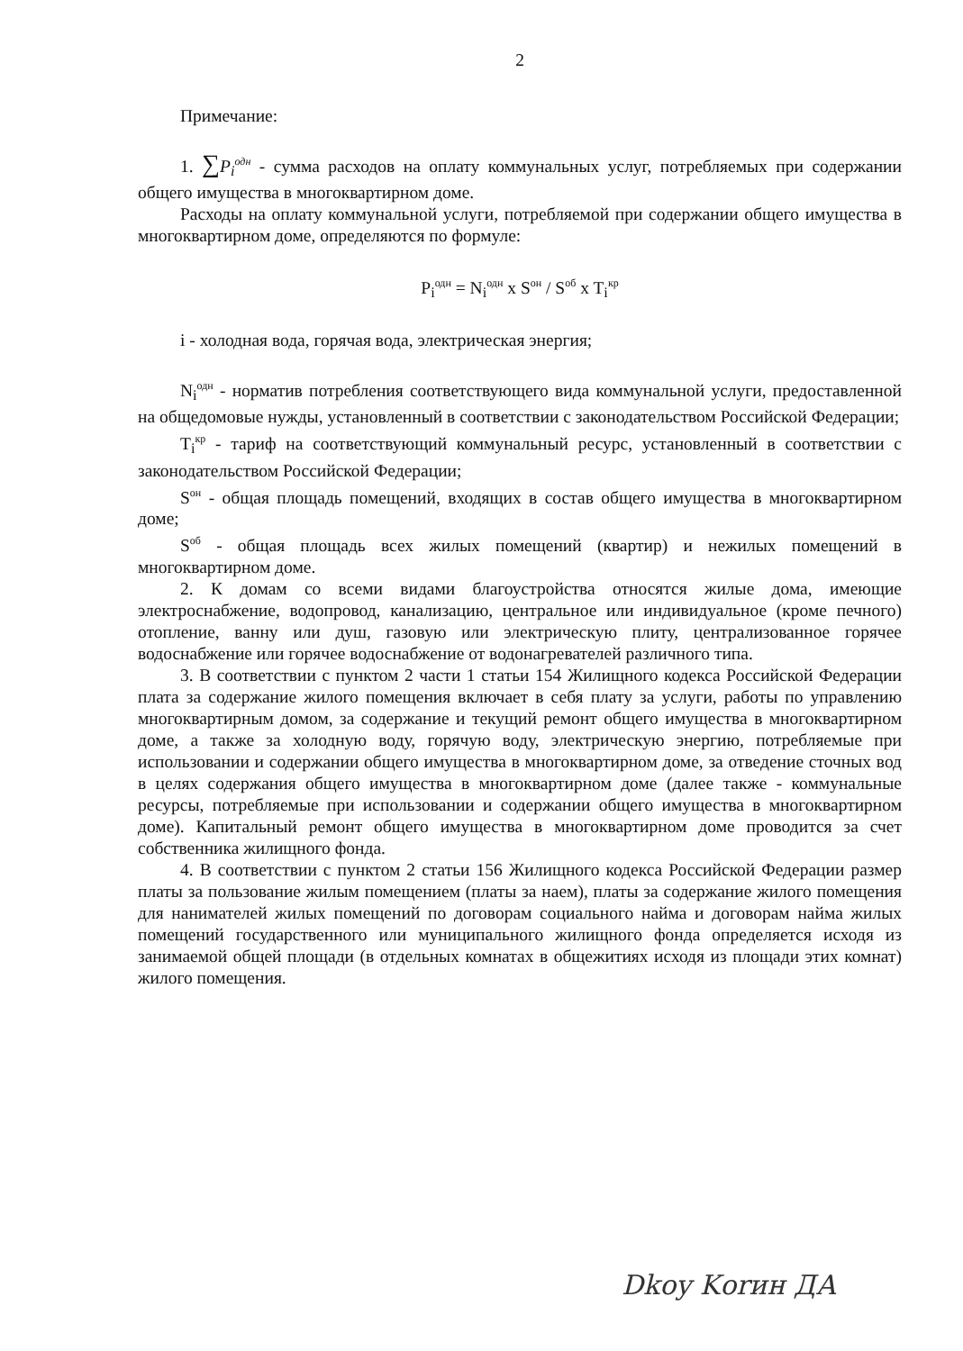2
Примечание:
1. ∑P<sub>i</sub><sup>одн</sup> - сумма расходов на оплату коммунальных услуг, потребляемых при содержании общего имущества в многоквартирном доме.
Расходы на оплату коммунальной услуги, потребляемой при содержании общего имущества в многоквартирном доме, определяются по формуле:
P<sub>i</sub><sup>одн</sup> = N<sub>i</sub><sup>одн</sup> x S<sup>он</sup> / S<sup>об</sup> x T<sub>i</sub><sup>кр</sup>
i - холодная вода, горячая вода, электрическая энергия;
N<sub>i</sub><sup>одн</sup> - норматив потребления соответствующего вида коммунальной услуги, предоставленной на общедомовые нужды, установленный в соответствии с законодательством Российской Федерации;
T<sub>i</sub><sup>кр</sup> - тариф на соответствующий коммунальный ресурс, установленный в соответствии с законодательством Российской Федерации;
S<sup>он</sup> - общая площадь помещений, входящих в состав общего имущества в многоквартирном доме;
S<sup>об</sup> - общая площадь всех жилых помещений (квартир) и нежилых помещений в многоквартирном доме.
2. К домам со всеми видами благоустройства относятся жилые дома, имеющие электроснабжение, водопровод, канализацию, центральное или индивидуальное (кроме печного) отопление, ванну или душ, газовую или электрическую плиту, централизованное горячее водоснабжение или горячее водоснабжение от водонагревателей различного типа.
3. В соответствии с пунктом 2 части 1 статьи 154 Жилищного кодекса Российской Федерации плата за содержание жилого помещения включает в себя плату за услуги, работы по управлению многоквартирным домом, за содержание и текущий ремонт общего имущества в многоквартирном доме, а также за холодную воду, горячую воду, электрическую энергию, потребляемые при использовании и содержании общего имущества в многоквартирном доме, за отведение сточных вод в целях содержания общего имущества в многоквартирном доме (далее также - коммунальные ресурсы, потребляемые при использовании и содержании общего имущества в многоквартирном доме). Капитальный ремонт общего имущества в многоквартирном доме проводится за счет собственника жилищного фонда.
4. В соответствии с пунктом 2 статьи 156 Жилищного кодекса Российской Федерации размер платы за пользование жилым помещением (платы за наем), платы за содержание жилого помещения для нанимателей жилых помещений по договорам социального найма и договорам найма жилых помещений государственного или муниципального жилищного фонда определяется исходя из занимаемой общей площади (в отдельных комнатах в общежитиях исходя из площади этих комнат) жилого помещения.
Dkoy Kоrин ДА